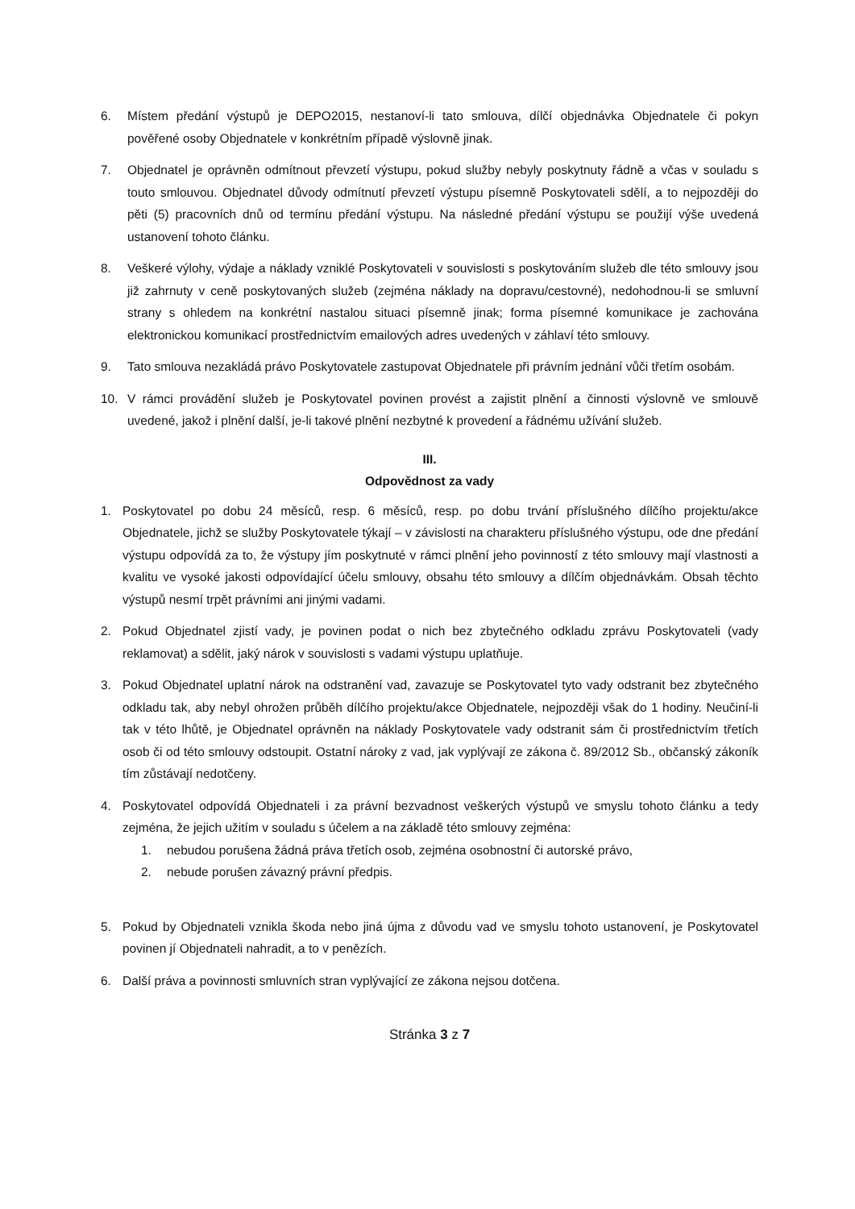6. Místem předání výstupů je DEPO2015, nestanoví-li tato smlouva, dílčí objednávka Objednatele či pokyn pověřené osoby Objednatele v konkrétním případě výslovně jinak.
7. Objednatel je oprávněn odmítnout převzetí výstupu, pokud služby nebyly poskytnuty řádně a včas v souladu s touto smlouvou. Objednatel důvody odmítnutí převzetí výstupu písemně Poskytovateli sdělí, a to nejpozději do pěti (5) pracovních dnů od termínu předání výstupu. Na následné předání výstupu se použijí výše uvedená ustanovení tohoto článku.
8. Veškeré výlohy, výdaje a náklady vzniklé Poskytovateli v souvislosti s poskytováním služeb dle této smlouvy jsou již zahrnuty v ceně poskytovaných služeb (zejména náklady na dopravu/cestovné), nedohodnou-li se smluvní strany s ohledem na konkrétní nastalou situaci písemně jinak; forma písemné komunikace je zachována elektronickou komunikací prostřednictvím emailových adres uvedených v záhlaví této smlouvy.
9. Tato smlouva nezakládá právo Poskytovatele zastupovat Objednatele při právním jednání vůči třetím osobám.
10. V rámci provádění služeb je Poskytovatel povinen provést a zajistit plnění a činnosti výslovně ve smlouvě uvedené, jakož i plnění další, je-li takové plnění nezbytné k provedení a řádnému užívání služeb.
III.
Odpovědnost za vady
1. Poskytovatel po dobu 24 měsíců, resp. 6 měsíců, resp. po dobu trvání příslušného dílčího projektu/akce Objednatele, jichž se služby Poskytovatele týkají – v závislosti na charakteru příslušného výstupu, ode dne předání výstupu odpovídá za to, že výstupy jím poskytnuté v rámci plnění jeho povinností z této smlouvy mají vlastnosti a kvalitu ve vysoké jakosti odpovídající účelu smlouvy, obsahu této smlouvy a dílčím objednávkám. Obsah těchto výstupů nesmí trpět právními ani jinými vadami.
2. Pokud Objednatel zjistí vady, je povinen podat o nich bez zbytečného odkladu zprávu Poskytovateli (vady reklamovat) a sdělit, jaký nárok v souvislosti s vadami výstupu uplatňuje.
3. Pokud Objednatel uplatní nárok na odstranění vad, zavazuje se Poskytovatel tyto vady odstranit bez zbytečného odkladu tak, aby nebyl ohrožen průběh dílčího projektu/akce Objednatele, nejpozději však do 1 hodiny. Neučiní-li tak v této lhůtě, je Objednatel oprávněn na náklady Poskytovatele vady odstranit sám či prostřednictvím třetích osob či od této smlouvy odstoupit. Ostatní nároky z vad, jak vyplývají ze zákona č. 89/2012 Sb., občanský zákoník tím zůstávají nedotčeny.
4. Poskytovatel odpovídá Objednateli i za právní bezvadnost veškerých výstupů ve smyslu tohoto článku a tedy zejména, že jejich užitím v souladu s účelem a na základě této smlouvy zejména:
1. nebudou porušena žádná práva třetích osob, zejména osobnostní či autorské právo,
2. nebude porušen závazný právní předpis.
5. Pokud by Objednateli vznikla škoda nebo jiná újma z důvodu vad ve smyslu tohoto ustanovení, je Poskytovatel povinen jí Objednateli nahradit, a to v penězích.
6. Další práva a povinnosti smluvních stran vyplývající ze zákona nejsou dotčena.
Stránka 3 z 7